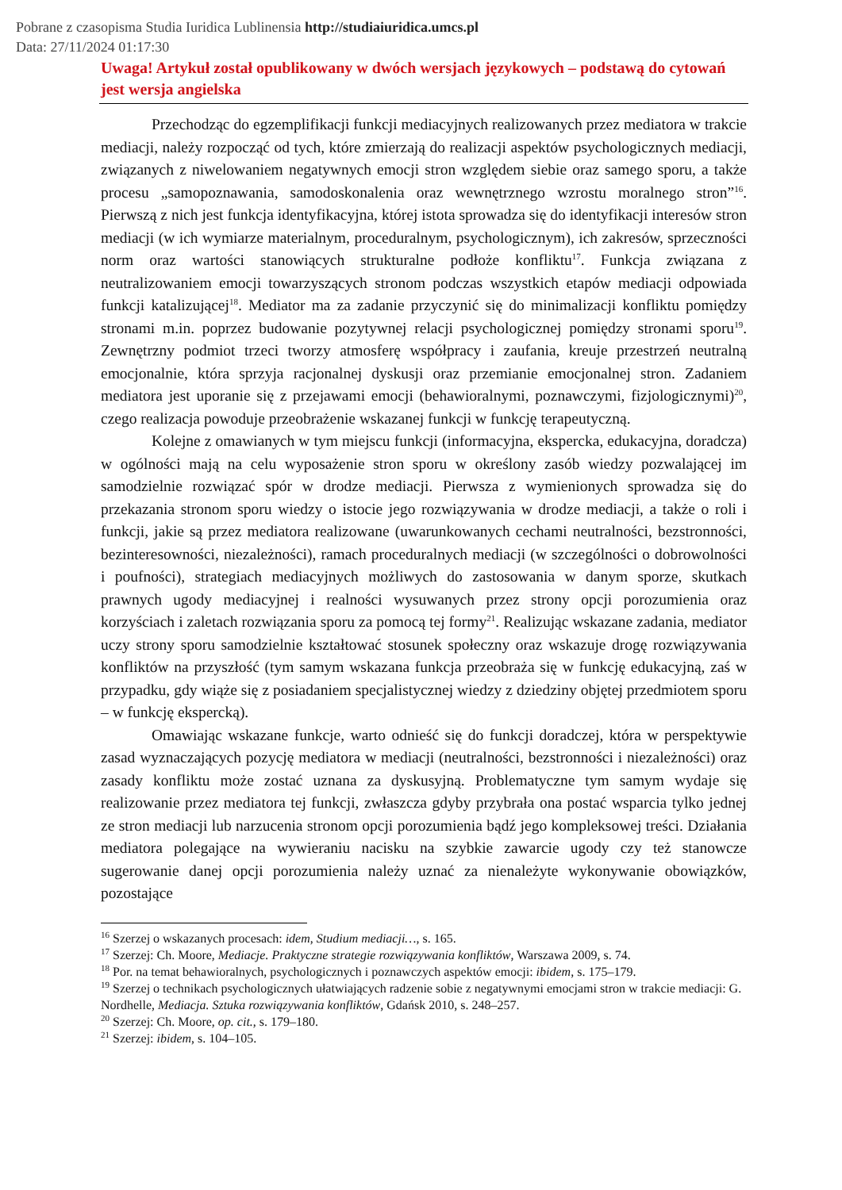Pobrane z czasopisma Studia Iuridica Lublinensia http://studiaiuridica.umcs.pl
Data: 27/11/2024 01:17:30
Uwaga! Artykuł został opublikowany w dwóch wersjach językowych – podstawą do cytowań jest wersja angielska
Przechodząc do egzemplifikacji funkcji mediacyjnych realizowanych przez mediatora w trakcie mediacji, należy rozpocząć od tych, które zmierzają do realizacji aspektów psychologicznych mediacji, związanych z niwelowaniem negatywnych emocji stron względem siebie oraz samego sporu, a także procesu „samopoznawania, samodoskonalenia oraz wewnętrznego wzrostu moralnego stron”<sup>16</sup>. Pierwszą z nich jest funkcja identyfikacyjna, której istota sprowadza się do identyfikacji interesów stron mediacji (w ich wymiarze materialnym, proceduralnym, psychologicznym), ich zakresów, sprzeczności norm oraz wartości stanowiących strukturalne podłoże konfliktu<sup>17</sup>. Funkcja związana z neutralizowaniem emocji towarzyszących stronom podczas wszystkich etapów mediacji odpowiada funkcji katalizującej<sup>18</sup>. Mediator ma za zadanie przyczynić się do minimalizacji konfliktu pomiędzy stronami m.in. poprzez budowanie pozytywnej relacji psychologicznej pomiędzy stronami sporu<sup>19</sup>. Zewnętrzny podmiot trzeci tworzy atmosferę współpracy i zaufania, kreuje przestrzeń neutralną emocjonalnie, która sprzyja racjonalnej dyskusji oraz przemianie emocjonalnej stron. Zadaniem mediatora jest uporanie się z przejawami emocji (behawioralnymi, poznawczymi, fizjologicznymi)<sup>20</sup>, czego realizacja powoduje przeobrażenie wskazanej funkcji w funkcję terapeutyczną.
Kolejne z omawianych w tym miejscu funkcji (informacyjna, ekspercka, edukacyjna, doradcza) w ogólności mają na celu wyposażenie stron sporu w określony zasób wiedzy pozwalającej im samodzielnie rozwiązać spór w drodze mediacji. Pierwsza z wymienionych sprowadza się do przekazania stronom sporu wiedzy o istocie jego rozwiązywania w drodze mediacji, a także o roli i funkcji, jakie są przez mediatora realizowane (uwarunkowanych cechami neutralności, bezstronności, bezinteresowności, niezależności), ramach proceduralnych mediacji (w szczególności o dobrowolności i poufności), strategiach mediacyjnych możliwych do zastosowania w danym sporze, skutkach prawnych ugody mediacyjnej i realności wysuwanych przez strony opcji porozumienia oraz korzyściach i zaletach rozwiązania sporu za pomocą tej formy<sup>21</sup>. Realizując wskazane zadania, mediator uczy strony sporu samodzielnie kształtować stosunek społeczny oraz wskazuje drogę rozwiązywania konfliktów na przyszłość (tym samym wskazana funkcja przeobraża się w funkcję edukacyjną, zaś w przypadku, gdy wiąże się z posiadaniem specjalistycznej wiedzy z dziedziny objętej przedmiotem sporu – w funkcję ekspercką).
Omawiając wskazane funkcje, warto odnieść się do funkcji doradczej, która w perspektywie zasad wyznaczających pozycję mediatora w mediacji (neutralności, bezstronności i niezależności) oraz zasady konfliktu może zostać uznana za dyskusyjną. Problematyczne tym samym wydaje się realizowanie przez mediatora tej funkcji, zwłaszcza gdyby przybrała ona postać wsparcia tylko jednej ze stron mediacji lub narzucenia stronom opcji porozumienia bądź jego kompleksowej treści. Działania mediatora polegające na wywieraniu nacisku na szybkie zawarcie ugody czy też stanowcze sugerowanie danej opcji porozumienia należy uznać za nienależyte wykonywanie obowiązków, pozostające
<sup>16</sup> Szerzej o wskazanych procesach: idem, Studium mediacji…, s. 165.
<sup>17</sup> Szerzej: Ch. Moore, Mediacje. Praktyczne strategie rozwiązywania konfliktów, Warszawa 2009, s. 74.
<sup>18</sup> Por. na temat behawioralnych, psychologicznych i poznawczych aspektów emocji: ibidem, s. 175–179.
<sup>19</sup> Szerzej o technikach psychologicznych ułatwiających radzenie sobie z negatywnymi emocjami stron w trakcie mediacji: G. Nordhelle, Mediacja. Sztuka rozwiązywania konfliktów, Gdańsk 2010, s. 248–257.
<sup>20</sup> Szerzej: Ch. Moore, op. cit., s. 179–180.
<sup>21</sup> Szerzej: ibidem, s. 104–105.